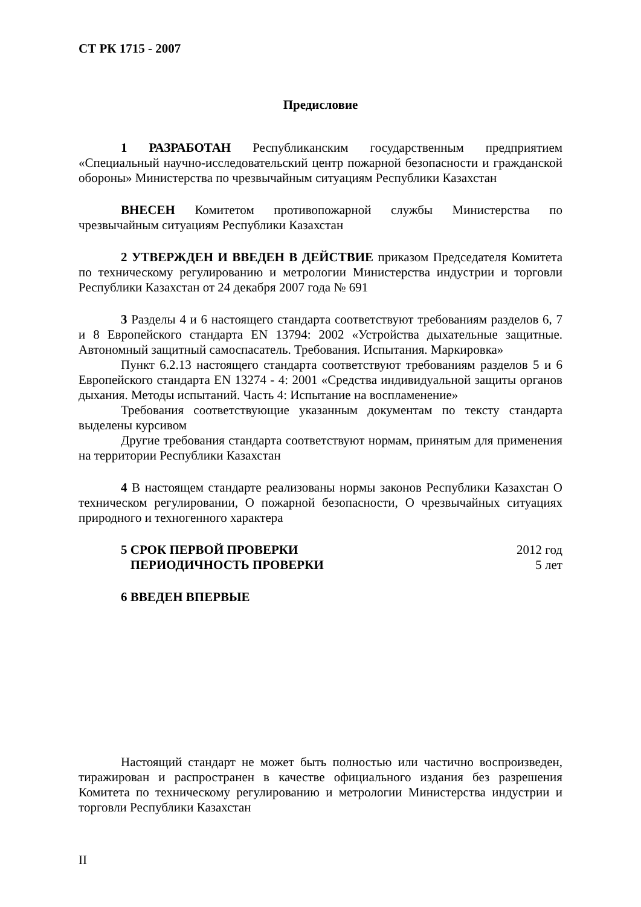СТ РК 1715 - 2007
Предисловие
1 РАЗРАБОТАН Республиканским государственным предприятием «Специальный научно-исследовательский центр пожарной безопасности и гражданской обороны» Министерства по чрезвычайным ситуациям Республики Казахстан
ВНЕСЕН Комитетом противопожарной службы Министерства по чрезвычайным ситуациям Республики Казахстан
2 УТВЕРЖДЕН И ВВЕДЕН В ДЕЙСТВИЕ приказом Председателя Комитета по техническому регулированию и метрологии Министерства индустрии и торговли Республики Казахстан от 24 декабря 2007 года № 691
3 Разделы 4 и 6 настоящего стандарта соответствуют требованиям разделов 6, 7 и 8 Европейского стандарта EN 13794: 2002 «Устройства дыхательные защитные. Автономный защитный самоспасатель. Требования. Испытания. Маркировка»
Пункт 6.2.13 настоящего стандарта соответствуют требованиям разделов 5 и 6 Европейского стандарта EN 13274 - 4: 2001 «Средства индивидуальной защиты органов дыхания. Методы испытаний. Часть 4: Испытание на воспламенение»
Требования соответствующие указанным документам по тексту стандарта выделены курсивом
Другие требования стандарта соответствуют нормам, принятым для применения на территории Республики Казахстан
4 В настоящем стандарте реализованы нормы законов Республики Казахстан О техническом регулировании, О пожарной безопасности, О чрезвычайных ситуациях природного и техногенного характера
5 СРОК ПЕРВОЙ ПРОВЕРКИ 2012 год
ПЕРИОДИЧНОСТЬ ПРОВЕРКИ 5 лет
6 ВВЕДЕН ВПЕРВЫЕ
Настоящий стандарт не может быть полностью или частично воспроизведен, тиражирован и распространен в качестве официального издания без разрешения Комитета по техническому регулированию и метрологии Министерства индустрии и торговли Республики Казахстан
II